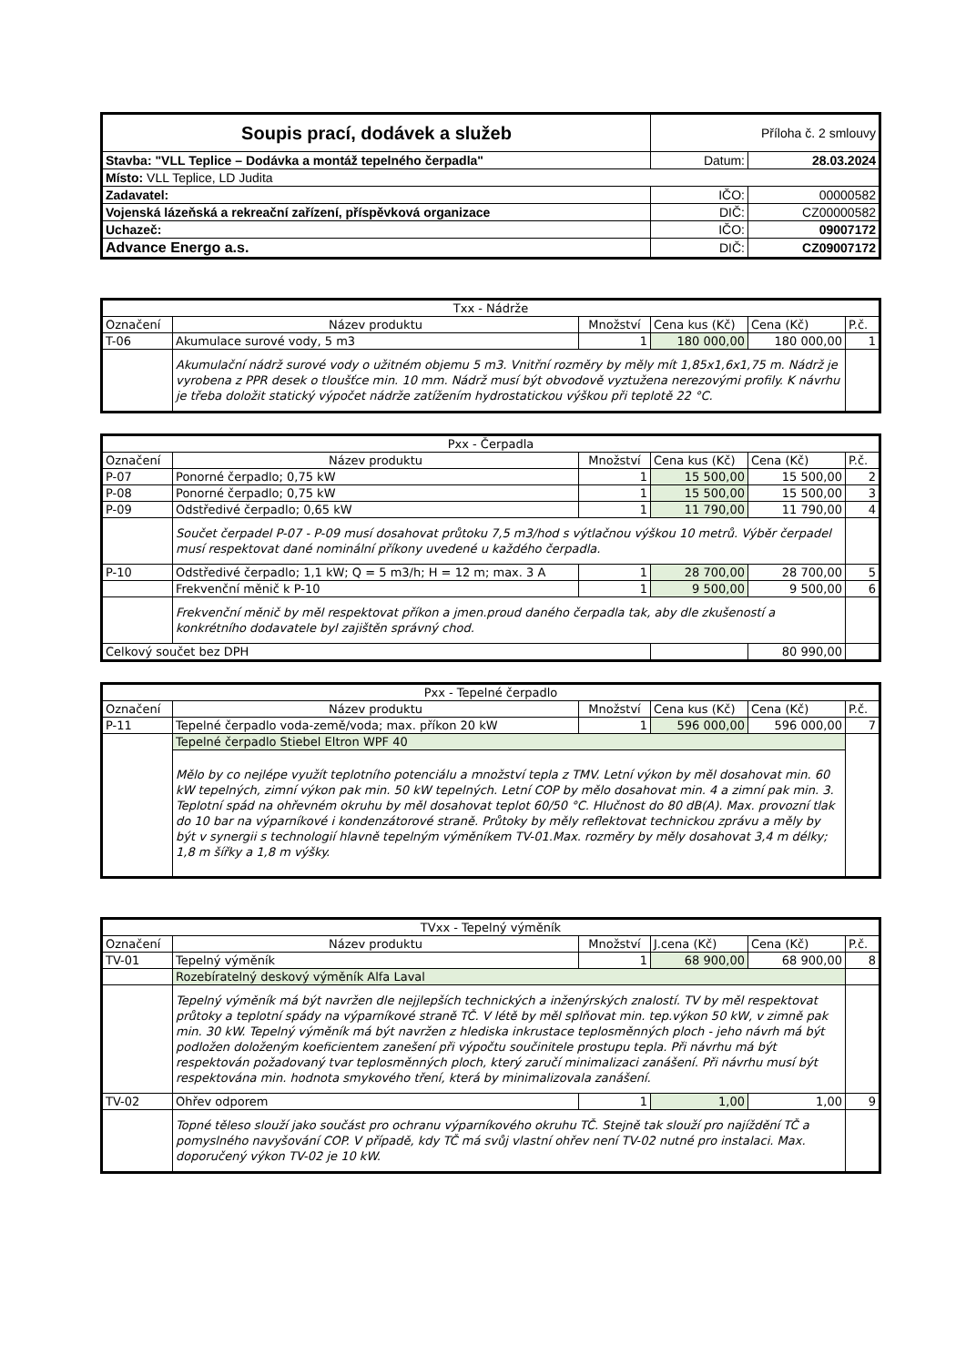| Soupis prací, dodávek a služeb | Příloha č. 2 smlouvy | |
| Stavba: "VLL Teplice – Dodávka a montáž tepelného čerpadla" | Datum: | 28.03.2024 |
| Místo: VLL Teplice, LD Judita | | |
| Zadavatel: | IČO: | 00000582 |
| Vojenská lázeňská a rekreační zařízení, příspěvková organizace | DIČ: | CZ00000582 |
| Uchazeč: | IČO: | 09007172 |
| Advance Energo a.s. | DIČ: | CZ09007172 |
| Txx - Nádrže | | | | | |
| --- | --- | --- | --- | --- | --- |
| Označení | Název produktu | Množství | Cena kus (Kč) | Cena (Kč) | P.č. |
| T-06 | Akumulace surové vody, 5 m3 | 1 | 180 000,00 | 180 000,00 | 1 |
| | Akumulační nádrž surové vody o užitném objemu 5 m3. Vnitřní rozměry by měly mít 1,85x1,6x1,75 m. Nádrž je vyrobena z PPR desek o tloušťce min. 10 mm. Nádrž musí být obvodově vyztužena nerezovými profily. K návrhu je třeba doložit statický výpočet nádrže zatížením hydrostatickou výškou při teplotě 22 °C. | | | | |
| Pxx - Čerpadla | | | | | |
| --- | --- | --- | --- | --- | --- |
| Označení | Název produktu | Množství | Cena kus (Kč) | Cena (Kč) | P.č. |
| P-07 | Ponorné čerpadlo; 0,75 kW | 1 | 15 500,00 | 15 500,00 | 2 |
| P-08 | Ponorné čerpadlo; 0,75 kW | 1 | 15 500,00 | 15 500,00 | 3 |
| P-09 | Odstředivé čerpadlo; 0,65 kW | 1 | 11 790,00 | 11 790,00 | 4 |
| | Součet čerpadel P-07 - P-09 musí dosahovat průtoku 7,5 m3/hod s výtlačnou výškou 10 metrů. Výběr čerpadel musí respektovat dané nominální příkony uvedené u každého čerpadla. | | | | |
| P-10 | Odstředivé čerpadlo; 1,1 kW; Q = 5 m3/h; H = 12 m; max. 3 A | 1 | 28 700,00 | 28 700,00 | 5 |
| | Frekvenční měnič k P-10 | 1 | 9 500,00 | 9 500,00 | 6 |
| | Frekvenční měnič by měl respektovat příkon a jmen.proud daného čerpadla tak, aby dle zkušeností a konkrétního dodavatele byl zajištěn správný chod. | | | | |
| Celkový součet bez DPH | | | | 80 990,00 | |
| Pxx - Tepelné čerpadlo | | | | | |
| --- | --- | --- | --- | --- | --- |
| Označení | Název produktu | Množství | Cena kus (Kč) | Cena (Kč) | P.č. |
| P-11 | Tepelné čerpadlo voda-země/voda; max. příkon 20 kW | 1 | 596 000,00 | 596 000,00 | 7 |
| | Tepelné čerpadlo Stiebel Eltron WPF 40 | | | | |
| | Mělo by co nejlépe využít teplotního potenciálu a množství tepla z TMV. Letní výkon by měl dosahovat min. 60 kW tepelných, zimní výkon pak min. 50 kW tepelných. Letní COP by mělo dosahovat min. 4 a zimní pak min. 3. Teplotní spád na ohřevném okruhu by měl dosahovat teplot 60/50 °C. Hlučnost do 80 dB(A). Max. provozní tlak do 10 bar na výparníkové i kondenzátorové straně. Průtoky by měly reflektovat technickou zprávu a měly by být v synergii s technologií hlavně tepelným výměníkem TV-01.Max. rozměry by měly dosahovat 3,4 m délky; 1,8 m šířky a 1,8 m výšky. | | | | |
| TVxx - Tepelný výměník | | | | | |
| --- | --- | --- | --- | --- | --- |
| Označení | Název produktu | Množství | J.cena (Kč) | Cena (Kč) | P.č. |
| TV-01 | Tepelný výměník | 1 | 68 900,00 | 68 900,00 | 8 |
| | Rozebíratelný deskový výměník Alfa Laval | | | | |
| | Tepelný výměník má být navržen dle nejjlepších technických a inženýrských znalostí. TV by měl respektovat průtoky a teplotní spády na výparníkové straně TČ. V létě by měl splňovat min. tep.výkon 50 kW, v zimně pak min. 30 kW. Tepelný výměník má být navržen z hlediska inkrustace teplosměnných ploch - jeho návrh má být podložen doloženým koeficientem zanešení při výpočtu součinitele prostupu tepla. Při návrhu má být respektován požadovaný tvar teplosměnných ploch, který zaručí minimalizaci zanášení. Při návrhu musí být respektována min. hodnota smykového tření, která by minimalizovala zanášení. | | | | |
| TV-02 | Ohřev odporem | 1 | 1,00 | 1,00 | 9 |
| | Topné těleso slouží jako součást pro ochranu výparníkového okruhu TČ. Stejně tak slouží pro najíždění TČ a pomyslného navyšování COP. V případě, kdy TČ má svůj vlastní ohřev není TV-02 nutné pro instalaci. Max. doporučený výkon TV-02 je 10 kW. | | | | |